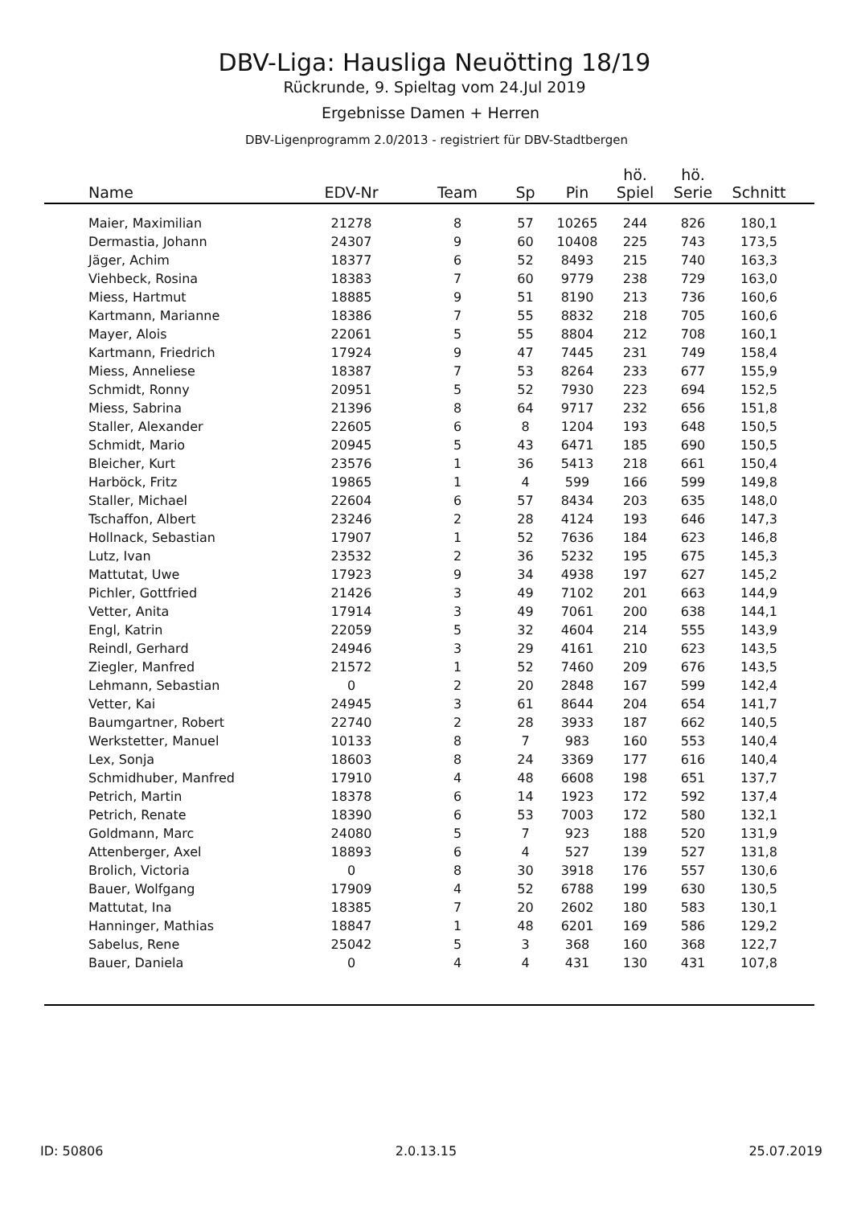DBV-Liga: Hausliga Neuötting 18/19
Rückrunde, 9. Spieltag vom 24.Jul 2019
Ergebnisse Damen + Herren
DBV-Ligenprogramm 2.0/2013 - registriert für DBV-Stadtbergen
| Name | EDV-Nr | Team | Sp | Pin | hö. Spiel | hö. Serie | Schnitt | |
| --- | --- | --- | --- | --- | --- | --- | --- | --- |
| Maier, Maximilian | 21278 | 8 | 57 | 10265 | 244 | 826 | 180,1 | |
| Dermastia, Johann | 24307 | 9 | 60 | 10408 | 225 | 743 | 173,5 | |
| Jäger, Achim | 18377 | 6 | 52 | 8493 | 215 | 740 | 163,3 | |
| Viehbeck, Rosina | 18383 | 7 | 60 | 9779 | 238 | 729 | 163,0 | |
| Miess, Hartmut | 18885 | 9 | 51 | 8190 | 213 | 736 | 160,6 | |
| Kartmann, Marianne | 18386 | 7 | 55 | 8832 | 218 | 705 | 160,6 | |
| Mayer, Alois | 22061 | 5 | 55 | 8804 | 212 | 708 | 160,1 | |
| Kartmann, Friedrich | 17924 | 9 | 47 | 7445 | 231 | 749 | 158,4 | |
| Miess, Anneliese | 18387 | 7 | 53 | 8264 | 233 | 677 | 155,9 | |
| Schmidt, Ronny | 20951 | 5 | 52 | 7930 | 223 | 694 | 152,5 | |
| Miess, Sabrina | 21396 | 8 | 64 | 9717 | 232 | 656 | 151,8 | |
| Staller, Alexander | 22605 | 6 | 8 | 1204 | 193 | 648 | 150,5 | |
| Schmidt, Mario | 20945 | 5 | 43 | 6471 | 185 | 690 | 150,5 | |
| Bleicher, Kurt | 23576 | 1 | 36 | 5413 | 218 | 661 | 150,4 | |
| Harböck, Fritz | 19865 | 1 | 4 | 599 | 166 | 599 | 149,8 | |
| Staller, Michael | 22604 | 6 | 57 | 8434 | 203 | 635 | 148,0 | |
| Tschaffon, Albert | 23246 | 2 | 28 | 4124 | 193 | 646 | 147,3 | |
| Hollnack, Sebastian | 17907 | 1 | 52 | 7636 | 184 | 623 | 146,8 | |
| Lutz, Ivan | 23532 | 2 | 36 | 5232 | 195 | 675 | 145,3 | |
| Mattutat, Uwe | 17923 | 9 | 34 | 4938 | 197 | 627 | 145,2 | |
| Pichler, Gottfried | 21426 | 3 | 49 | 7102 | 201 | 663 | 144,9 | |
| Vetter, Anita | 17914 | 3 | 49 | 7061 | 200 | 638 | 144,1 | |
| Engl, Katrin | 22059 | 5 | 32 | 4604 | 214 | 555 | 143,9 | |
| Reindl, Gerhard | 24946 | 3 | 29 | 4161 | 210 | 623 | 143,5 | |
| Ziegler, Manfred | 21572 | 1 | 52 | 7460 | 209 | 676 | 143,5 | |
| Lehmann, Sebastian | 0 | 2 | 20 | 2848 | 167 | 599 | 142,4 | |
| Vetter, Kai | 24945 | 3 | 61 | 8644 | 204 | 654 | 141,7 | |
| Baumgartner, Robert | 22740 | 2 | 28 | 3933 | 187 | 662 | 140,5 | |
| Werkstetter, Manuel | 10133 | 8 | 7 | 983 | 160 | 553 | 140,4 | |
| Lex, Sonja | 18603 | 8 | 24 | 3369 | 177 | 616 | 140,4 | |
| Schmidhuber, Manfred | 17910 | 4 | 48 | 6608 | 198 | 651 | 137,7 | |
| Petrich, Martin | 18378 | 6 | 14 | 1923 | 172 | 592 | 137,4 | |
| Petrich, Renate | 18390 | 6 | 53 | 7003 | 172 | 580 | 132,1 | |
| Goldmann, Marc | 24080 | 5 | 7 | 923 | 188 | 520 | 131,9 | |
| Attenberger, Axel | 18893 | 6 | 4 | 527 | 139 | 527 | 131,8 | |
| Brolich, Victoria | 0 | 8 | 30 | 3918 | 176 | 557 | 130,6 | |
| Bauer, Wolfgang | 17909 | 4 | 52 | 6788 | 199 | 630 | 130,5 | |
| Mattutat, Ina | 18385 | 7 | 20 | 2602 | 180 | 583 | 130,1 | |
| Hanninger, Mathias | 18847 | 1 | 48 | 6201 | 169 | 586 | 129,2 | |
| Sabelus, Rene | 25042 | 5 | 3 | 368 | 160 | 368 | 122,7 | |
| Bauer, Daniela | 0 | 4 | 4 | 431 | 130 | 431 | 107,8 | |
ID: 50806 2.0.13.15 25.07.2019